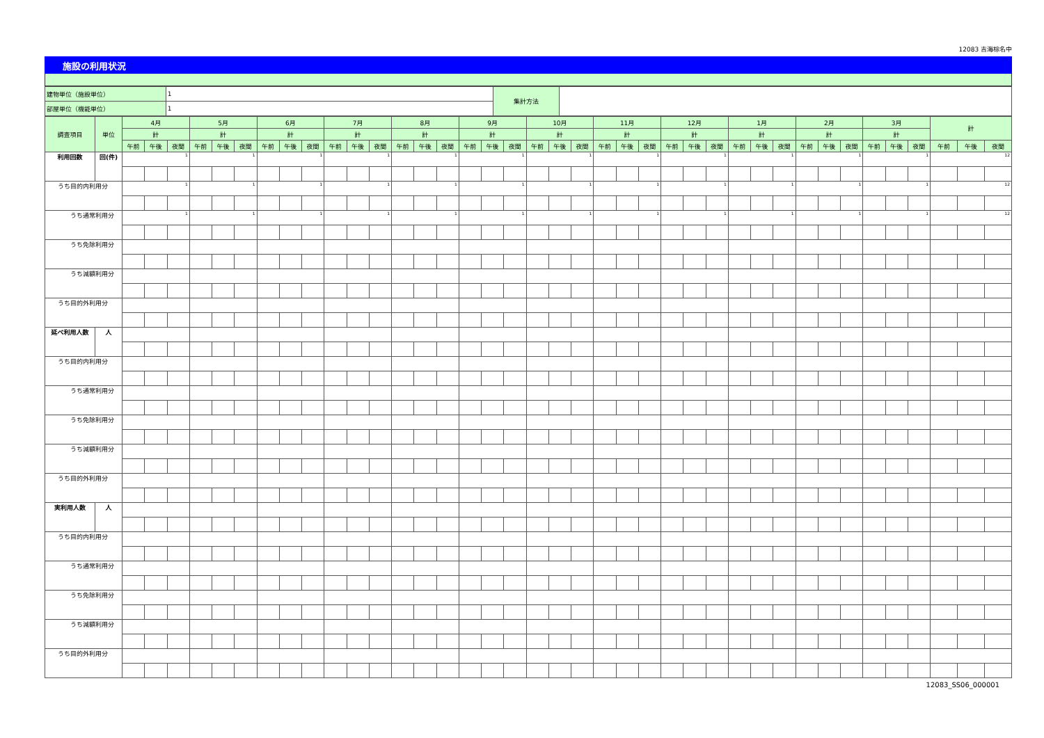12083 吉海棕名中
施設の利用状況
| 建物単位（施設単位） | 1 | 集計方法 | |
| 部屋単位（機能単位） | 1 | | |
| 調査項目 | 単位 | 4月 | | | 5月 | | | 6月 | | | 7月 | | | 8月 | | | 9月 | | | 10月 | | | 11月 | | | 12月 | | | 1月 | | | 2月 | | | 3月 | | | 計 | | |
| --- | --- | --- | --- | --- | --- | --- | --- | --- | --- | --- | --- | --- | --- | --- | --- | --- | --- | --- | --- | --- | --- | --- | --- | --- | --- | --- | --- | --- | --- | --- | --- | --- | --- | --- | --- | --- | --- | --- | --- | --- |
| | | 計 | | | 計 | | | 計 | | | 計 | | | 計 | | | 計 | | | 計 | | | 計 | | | 計 | | | 計 | | | 計 | | | 計 | | | | | |
| | | 午前 | 午後 | 夜間 | 午前 | 午後 | 夜間 | 午前 | 午後 | 夜間 | 午前 | 午後 | 夜間 | 午前 | 午後 | 夜間 | 午前 | 午後 | 夜間 | 午前 | 午後 | 夜間 | 午前 | 午後 | 夜間 | 午前 | 午後 | 夜間 | 午前 | 午後 | 夜間 | 午前 | 午後 | 夜間 | 午前 | 午後 | 夜間 | 午前 | 午後 | 夜間 |
| 利用回数 | 回(件) | 1 | | | 1 | | | 1 | | | 1 | | | 1 | | | 1 | | | 1 | | | 1 | | | 1 | | | 1 | | | 1 | | | 1 | | | 12 | | |
| うち目的内利用分 | | 1 | | | 1 | | | 1 | | | 1 | | | 1 | | | 1 | | | 1 | | | 1 | | | 1 | | | 1 | | | 1 | | | 1 | | | 12 | | |
| うち通常利用分 | | 1 | | | 1 | | | 1 | | | 1 | | | 1 | | | 1 | | | 1 | | | 1 | | | 1 | | | 1 | | | 1 | | | 1 | | | 12 | | |
| うち免除利用分 | | | | | | | | | | | | | | | | | | | | | | | | | | | | | | | | | | | | | | | | |
| うち減額利用分 | | | | | | | | | | | | | | | | | | | | | | | | | | | | | | | | | | | | | | | | |
| うち目的外利用分 | | | | | | | | | | | | | | | | | | | | | | | | | | | | | | | | | | | | | | | | |
| 延べ利用人数 | 人 | | | | | | | | | | | | | | | | | | | | | | | | | | | | | | | | | | | | | | | |
| うち目的内利用分 | | | | | | | | | | | | | | | | | | | | | | | | | | | | | | | | | | | | | | | | |
| うち通常利用分 | | | | | | | | | | | | | | | | | | | | | | | | | | | | | | | | | | | | | | | | |
| うち免除利用分 | | | | | | | | | | | | | | | | | | | | | | | | | | | | | | | | | | | | | | | | |
| うち減額利用分 | | | | | | | | | | | | | | | | | | | | | | | | | | | | | | | | | | | | | | | | |
| うち目的外利用分 | | | | | | | | | | | | | | | | | | | | | | | | | | | | | | | | | | | | | | | | |
| 実利用人数 | 人 | | | | | | | | | | | | | | | | | | | | | | | | | | | | | | | | | | | | | | | |
| うち目的内利用分 | | | | | | | | | | | | | | | | | | | | | | | | | | | | | | | | | | | | | | | | |
| うち通常利用分 | | | | | | | | | | | | | | | | | | | | | | | | | | | | | | | | | | | | | | | | |
| うち免除利用分 | | | | | | | | | | | | | | | | | | | | | | | | | | | | | | | | | | | | | | | | |
| うち減額利用分 | | | | | | | | | | | | | | | | | | | | | | | | | | | | | | | | | | | | | | | | |
| うち目的外利用分 | | | | | | | | | | | | | | | | | | | | | | | | | | | | | | | | | | | | | | | | |
12083_SS06_000001